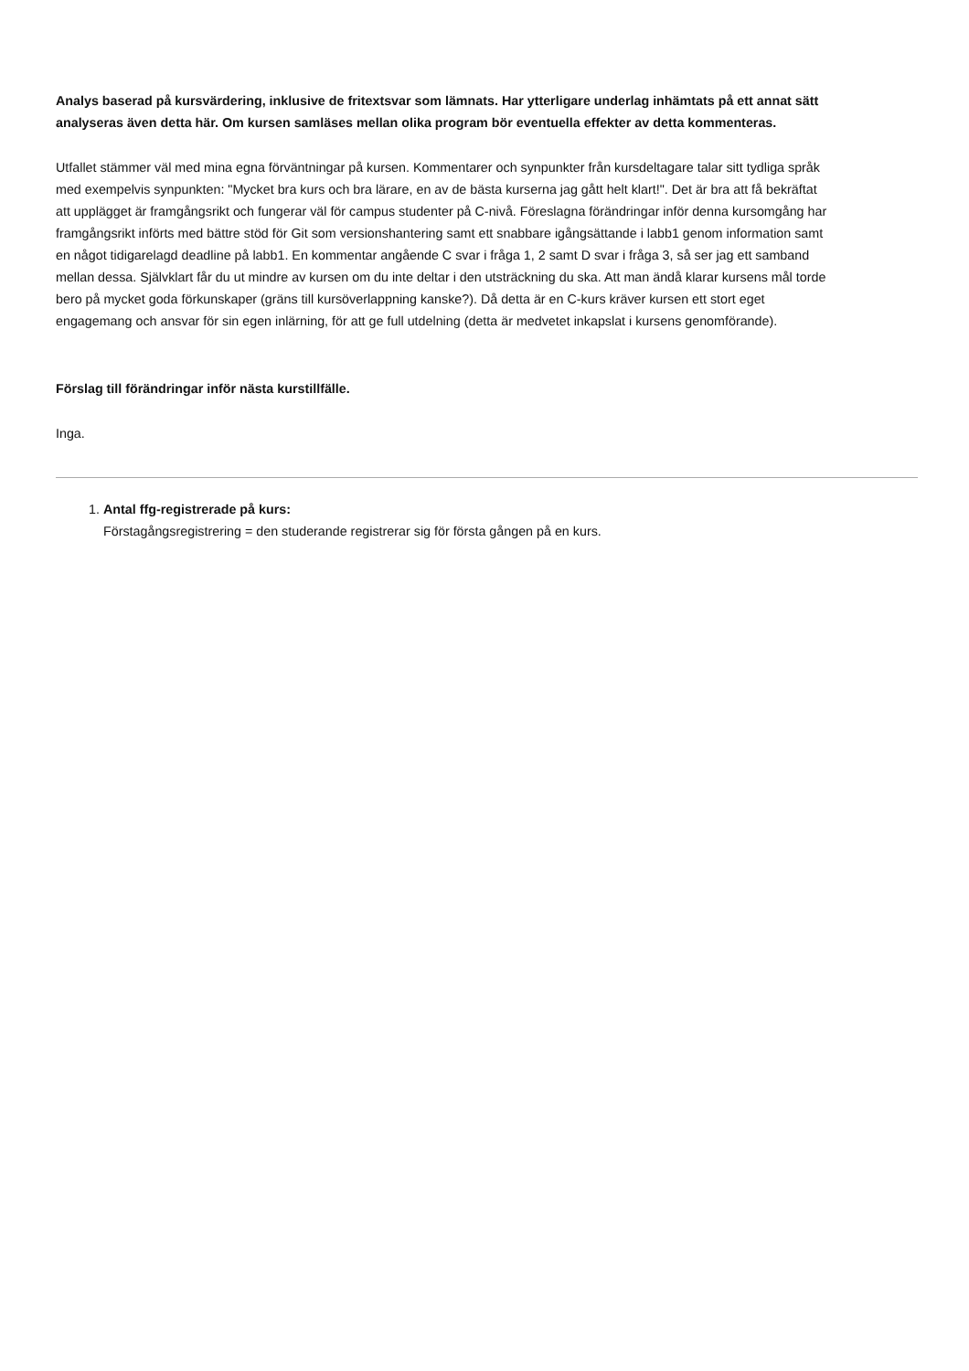Analys baserad på kursvärdering, inklusive de fritextsvar som lämnats. Har ytterligare underlag inhämtats på ett annat sätt analyseras även detta här. Om kursen samläses mellan olika program bör eventuella effekter av detta kommenteras.
Utfallet stämmer väl med mina egna förväntningar på kursen. Kommentarer och synpunkter från kursdeltagare talar sitt tydliga språk med exempelvis synpunkten: "Mycket bra kurs och bra lärare, en av de bästa kurserna jag gått helt klart!". Det är bra att få bekräftat att upplägget är framgångsrikt och fungerar väl för campus studenter på C-nivå. Föreslagna förändringar inför denna kursomgång har framgångsrikt införts med bättre stöd för Git som versionshantering samt ett snabbare igångsättande i labb1 genom information samt en något tidigarelagd deadline på labb1. En kommentar angående C svar i fråga 1, 2 samt D svar i fråga 3, så ser jag ett samband mellan dessa. Självklart får du ut mindre av kursen om du inte deltar i den utsträckning du ska. Att man ändå klarar kursens mål torde bero på mycket goda förkunskaper (gräns till kursöverlappning kanske?). Då detta är en C-kurs kräver kursen ett stort eget engagemang och ansvar för sin egen inlärning, för att ge full utdelning (detta är medvetet inkapslat i kursens genomförande).
Förslag till förändringar inför nästa kurstillfälle.
Inga.
1. Antal ffg-registrerade på kurs:
Förstagångsregistrering = den studerande registrerar sig för första gången på en kurs.